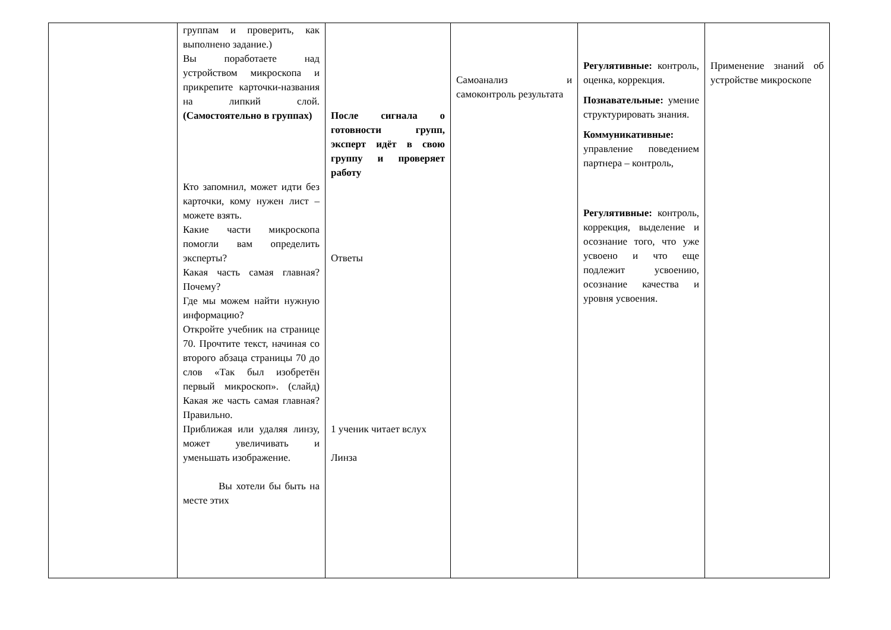| | группам и проверить, как выполнено задание.) Вы поработаете над устройством микроскопа и прикрепите карточки-названия на липкий слой. (Самостоятельно в группах) Кто запомнил, может идти без карточки, кому нужен лист – можете взять. Какие части микроскопа помогли вам определить эксперты? Какая часть самая главная? Почему? Где мы можем найти нужную информацию? Откройте учебник на странице 70. Прочтите текст, начиная со второго абзаца страницы 70 до слов «Так был изобретён первый микроскоп». (слайд) Какая же часть самая главная? Правильно. Приближая или удаляя линзу, может увеличивать и уменьшать изображение. Вы хотели бы быть на месте этих | После сигнала о готовности групп, эксперт идёт в свою группу и проверяет работу Ответы 1 ученик читает вслух Линза | Самоанализ и самоконтроль результата | Регулятивные: контроль, оценка, коррекция. Познавательные: умение структурировать знания. Коммуникативные: управление поведением партнера – контроль, Регулятивные: контроль, коррекция, выделение и осознание того, что уже усвоено и что еще подлежит усвоению, осознание качества и уровня усвоения. | Применение знаний об устройстве микроскопе |